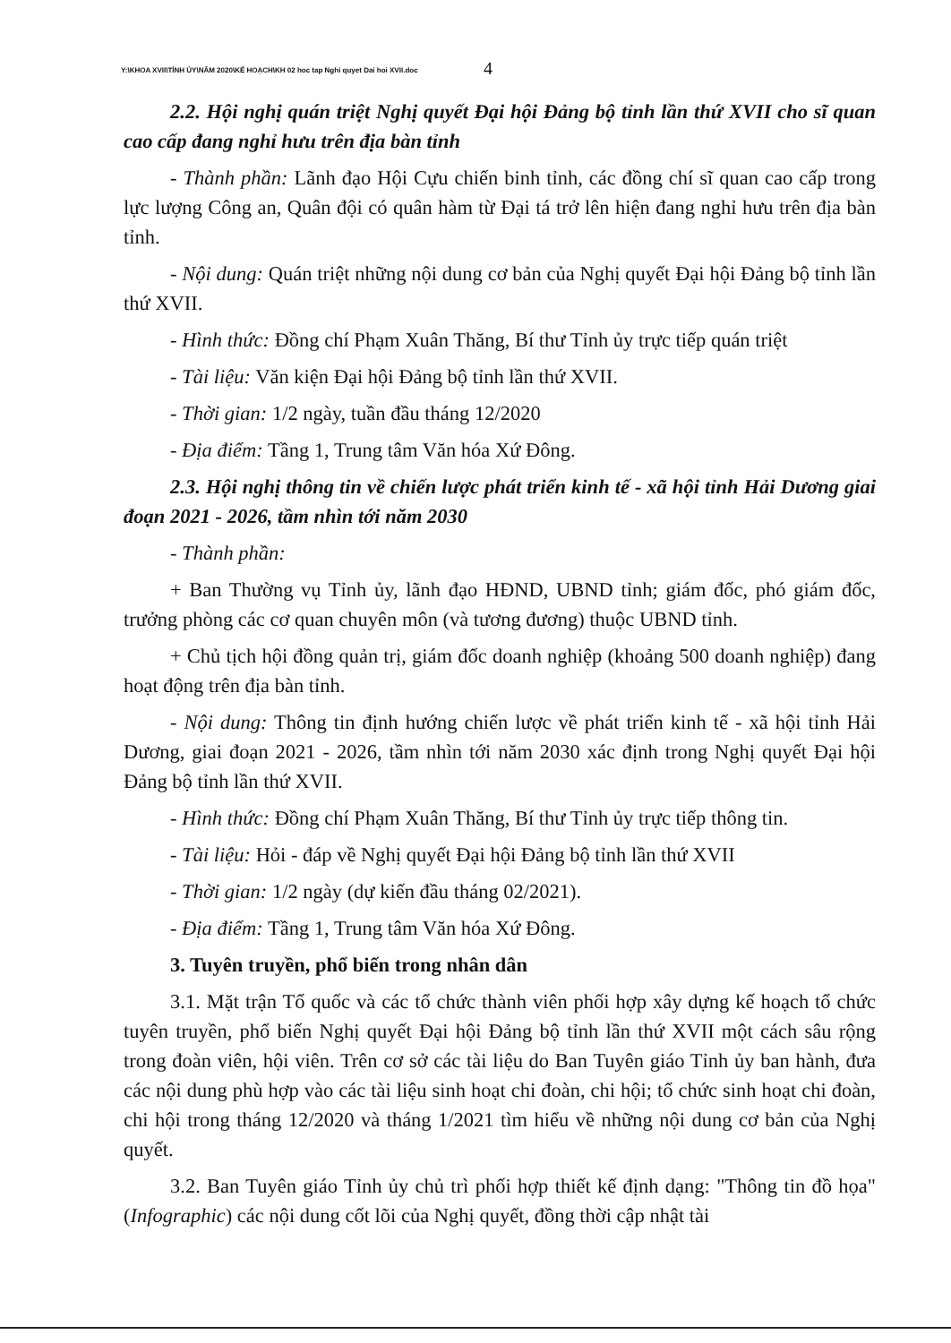Y:\KHOA XVII\TỈNH ỦY\NĂM 2020\KẾ HOẠCH\KH 02 hoc tap Nghi quyet Dai hoi XVII.doc
4
2.2. Hội nghị quán triệt Nghị quyết Đại hội Đảng bộ tỉnh lần thứ XVII cho sĩ quan cao cấp đang nghỉ hưu trên địa bàn tỉnh
- Thành phần: Lãnh đạo Hội Cựu chiến binh tỉnh, các đồng chí sĩ quan cao cấp trong lực lượng Công an, Quân đội có quân hàm từ Đại tá trở lên hiện đang nghỉ hưu trên địa bàn tỉnh.
- Nội dung: Quán triệt những nội dung cơ bản của Nghị quyết Đại hội Đảng bộ tỉnh lần thứ XVII.
- Hình thức: Đồng chí Phạm Xuân Thăng, Bí thư Tỉnh ủy trực tiếp quán triệt
- Tài liệu: Văn kiện Đại hội Đảng bộ tỉnh lần thứ XVII.
- Thời gian: 1/2 ngày, tuần đầu tháng 12/2020
- Địa điểm: Tầng 1, Trung tâm Văn hóa Xứ Đông.
2.3. Hội nghị thông tin về chiến lược phát triển kinh tế - xã hội tỉnh Hải Dương giai đoạn 2021 - 2026, tầm nhìn tới năm 2030
- Thành phần:
+ Ban Thường vụ Tỉnh ủy, lãnh đạo HĐND, UBND tỉnh; giám đốc, phó giám đốc, trưởng phòng các cơ quan chuyên môn (và tương đương) thuộc UBND tỉnh.
+ Chủ tịch hội đồng quản trị, giám đốc doanh nghiệp (khoảng 500 doanh nghiệp) đang hoạt động trên địa bàn tỉnh.
- Nội dung: Thông tin định hướng chiến lược về phát triển kinh tế - xã hội tỉnh Hải Dương, giai đoạn 2021 - 2026, tầm nhìn tới năm 2030 xác định trong Nghị quyết Đại hội Đảng bộ tỉnh lần thứ XVII.
- Hình thức: Đồng chí Phạm Xuân Thăng, Bí thư Tỉnh ủy trực tiếp thông tin.
- Tài liệu: Hỏi - đáp về Nghị quyết Đại hội Đảng bộ tỉnh lần thứ XVII
- Thời gian: 1/2 ngày (dự kiến đầu tháng 02/2021).
- Địa điểm: Tầng 1, Trung tâm Văn hóa Xứ Đông.
3. Tuyên truyền, phổ biến trong nhân dân
3.1. Mặt trận Tổ quốc và các tổ chức thành viên phối hợp xây dựng kế hoạch tổ chức tuyên truyền, phổ biến Nghị quyết Đại hội Đảng bộ tỉnh lần thứ XVII một cách sâu rộng trong đoàn viên, hội viên. Trên cơ sở các tài liệu do Ban Tuyên giáo Tỉnh ủy ban hành, đưa các nội dung phù hợp vào các tài liệu sinh hoạt chi đoàn, chi hội; tổ chức sinh hoạt chi đoàn, chi hội trong tháng 12/2020 và tháng 1/2021 tìm hiểu về những nội dung cơ bản của Nghị quyết.
3.2. Ban Tuyên giáo Tỉnh ủy chủ trì phối hợp thiết kế định dạng: "Thông tin đồ họa" (Infographic) các nội dung cốt lõi của Nghị quyết, đồng thời cập nhật tài